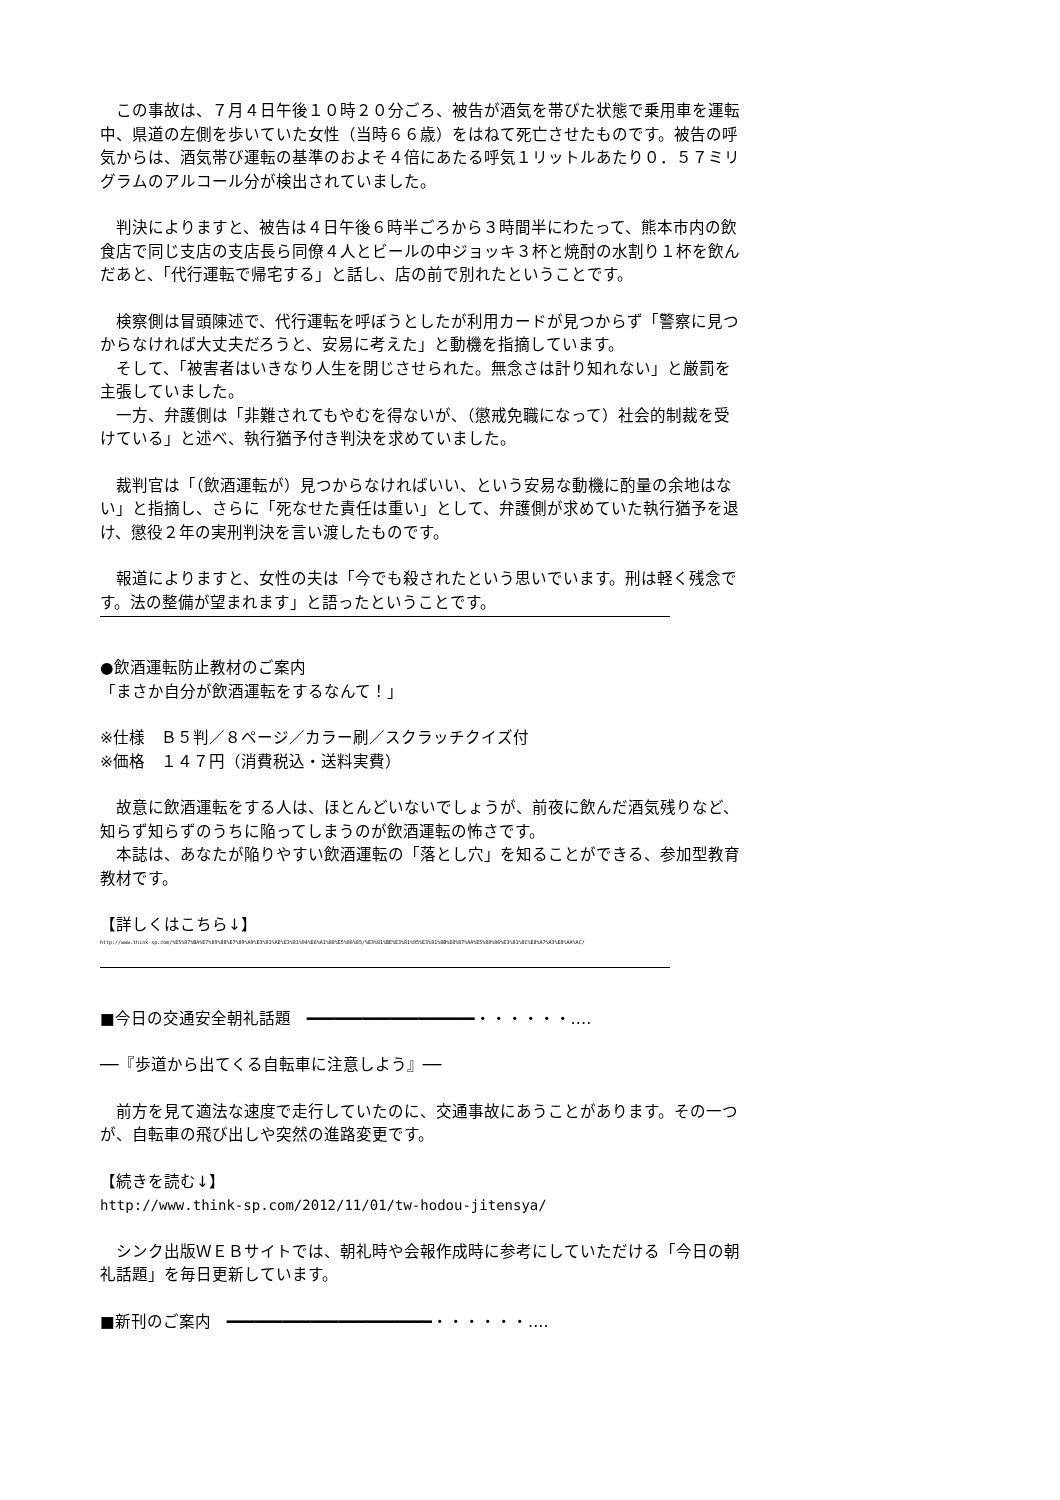この事故は、７月４日午後１０時２０分ごろ、被告が酒気を帯びた状態で乗用車を運転中、県道の左側を歩いていた女性（当時６６歳）をはねて死亡させたものです。被告の呼気からは、酒気帯び運転の基準のおよそ４倍にあたる呼気１リットルあたり０．５７ミリグラムのアルコール分が検出されていました。
　判決によりますと、被告は４日午後６時半ごろから３時間半にわたって、熊本市内の飲食店で同じ支店の支店長ら同僚４人とビールの中ジョッキ３杯と焼酎の水割り１杯を飲んだあと、「代行運転で帰宅する」と話し、店の前で別れたということです。
　検察側は冒頭陳述で、代行運転を呼ぼうとしたが利用カードが見つからず「警察に見つからなければ大丈夫だろうと、安易に考えた」と動機を指摘しています。
　そして、「被害者はいきなり人生を閉じさせられた。無念さは計り知れない」と厳罰を主張していました。
　一方、弁護側は「非難されてもやむを得ないが、（懲戒免職になって）社会的制裁を受けている」と述べ、執行猶予付き判決を求めていました。
　裁判官は「（飲酒運転が）見つからなければいい、という安易な動機に酌量の余地はない」と指摘し、さらに「死なせた責任は重い」として、弁護側が求めていた執行猶予を退け、懲役２年の実刑判決を言い渡したものです。
　報道によりますと、女性の夫は「今でも殺されたという思いでいます。刑は軽く残念です。法の整備が望まれます」と語ったということです。
●飲酒運転防止教材のご案内
「まさか自分が飲酒運転をするなんて！」
※仕様　Ｂ５判／８ページ／カラー刷／スクラッチクイズ付
※価格　１４７円（消費税込・送料実費）
　故意に飲酒運転をする人は、ほとんどいないでしょうが、前夜に飲んだ酒気残りなど、知らず知らずのうちに陥ってしまうのが飲酒運転の怖さです。
　本誌は、あなたが陥りやすい飲酒運転の「落とし穴」を知ることができる、参加型教育教材です。
【詳しくはこちら↓】
http://www.think-sp.com/%E5%87%BA%E7%89%88%E7%89%A9%E3%81%AE%E3%81%94%E6%A1%88%E5%86%85/%E3%81%BE%E3%81%95%E3%81%8B%E8%87%AA%E5%88%86%E3%81%8C%E8%A7%A3%E8%AA%AC/
■今日の交通安全朝礼話題　━━━━━━━━━━━━━━━━━━・・・・・・‥‥
──『歩道から出てくる自転車に注意しよう』──
　前方を見て適法な速度で走行していたのに、交通事故にあうことがあります。その一つが、自転車の飛び出しや突然の進路変更です。
【続きを読む↓】
http://www.think-sp.com/2012/11/01/tw-hodou-jitensya/
　シンク出版ＷＥＢサイトでは、朝礼時や会報作成時に参考にしていただける「今日の朝礼話題」を毎日更新しています。
■新刊のご案内　━━━━━━━━━━━━━━━━━━━━━━・・・・・・‥‥